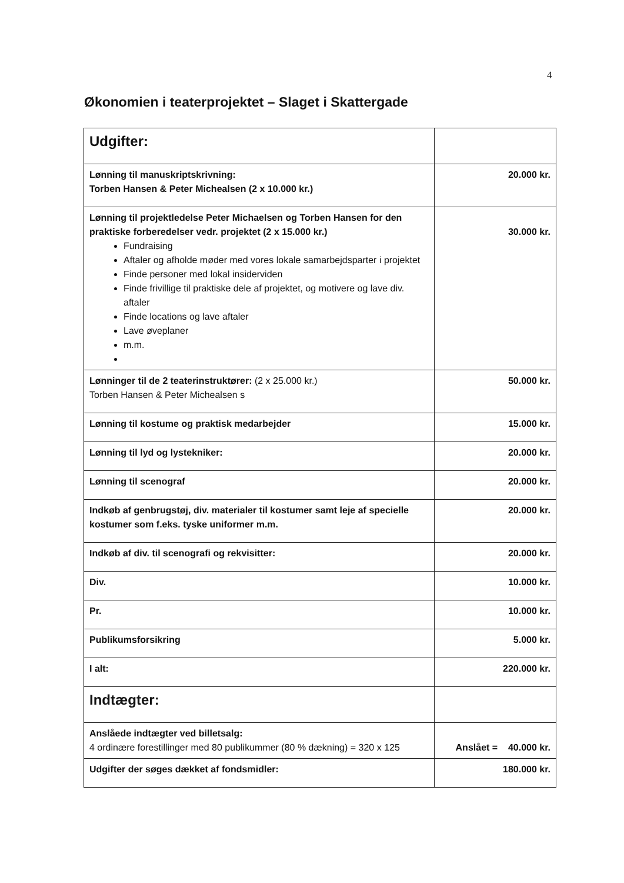4
Økonomien i teaterprojektet – Slaget i Skattergade
| Udgifter: | |
| Lønning til manuskriptskrivning: Torben Hansen & Peter Michealsen (2 x 10.000 kr.) | 20.000 kr. |
| Lønning til projektledelse Peter Michaelsen og Torben Hansen for den praktiske forberedelser vedr. projektet (2 x 15.000 kr.) Fundraising Aftaler og afholde møder med vores lokale samarbejdsparter i projektet Finde personer med lokal insiderviden Finde frivillige til praktiske dele af projektet, og motivere og lave div. aftaler Finde locations og lave aftaler Lave øveplaner m.m. | 30.000 kr. |
| Lønninger til de 2 teaterinstruktører: (2 x 25.000 kr.) Torben Hansen & Peter Michealsen s | 50.000 kr. |
| Lønning til kostume og praktisk medarbejder | 15.000 kr. |
| Lønning til lyd og lystekniker: | 20.000 kr. |
| Lønning til scenograf | 20.000 kr. |
| Indkøb af genbrugstøj, div. materialer til kostumer samt leje af specielle kostumer som f.eks. tyske uniformer m.m. | 20.000 kr. |
| Indkøb af div. til scenografi og rekvisitter: | 20.000 kr. |
| Div. | 10.000 kr. |
| Pr. | 10.000 kr. |
| Publikumsforsikring | 5.000 kr. |
| I alt: | 220.000 kr. |
| Indtægter: | |
| Anslåede indtægter ved billetsalg: 4 ordinære forestillinger med 80 publikummer (80 % dækning) = 320 x 125 | Anslået = 40.000 kr. |
| Udgifter der søges dækket af fondsmidler: | 180.000 kr. |